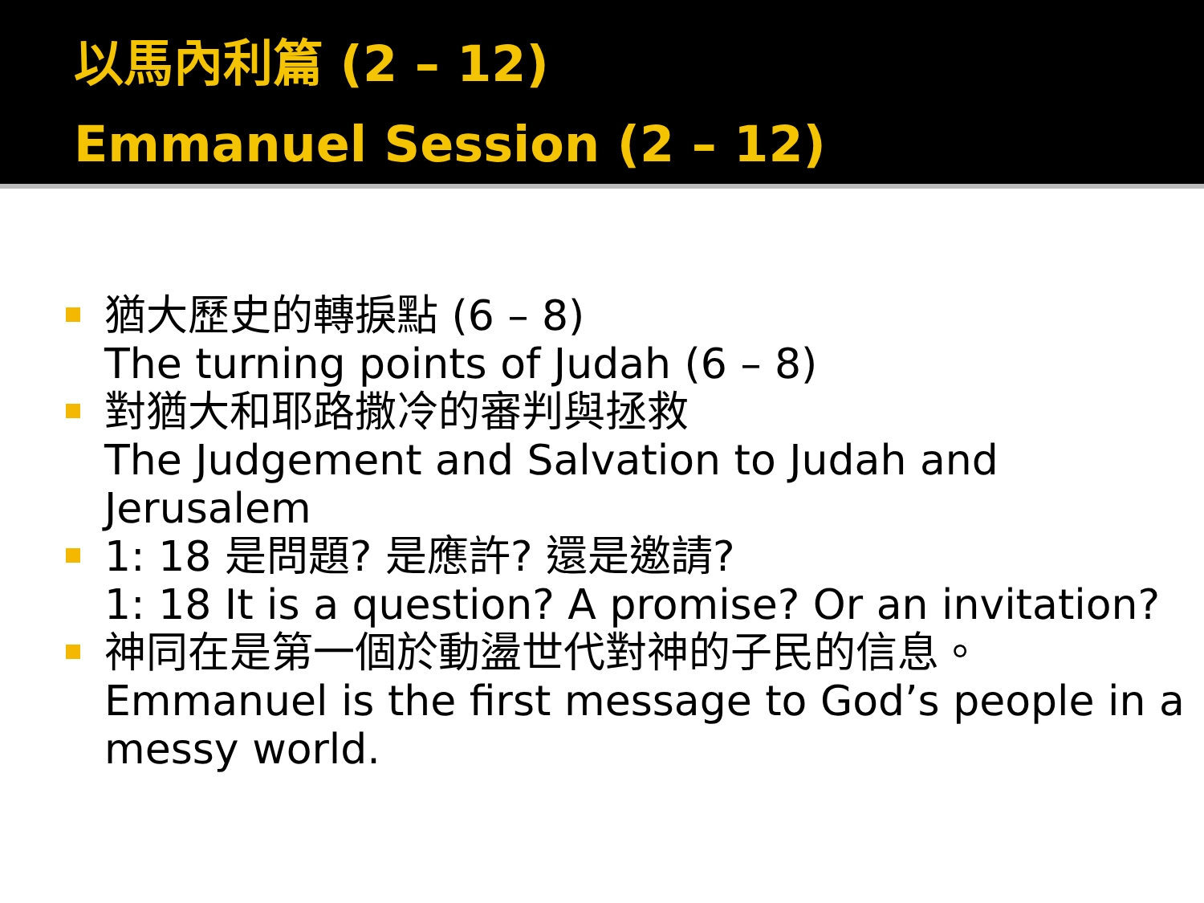以馬內利篇 (2 – 12)
Emmanuel Session (2 – 12)
猶大歷史的轉捩點 (6 – 8)
The turning points of Judah (6 – 8)
對猶大和耶路撒冷的審判與拯救
The Judgement and Salvation to Judah and Jerusalem
1: 18 是問題? 是應許? 還是邀請?
1: 18 It is a question? A promise? Or an invitation?
神同在是第一個於動盪世代對神的子民的信息。
Emmanuel is the first message to God’s people in a messy world.